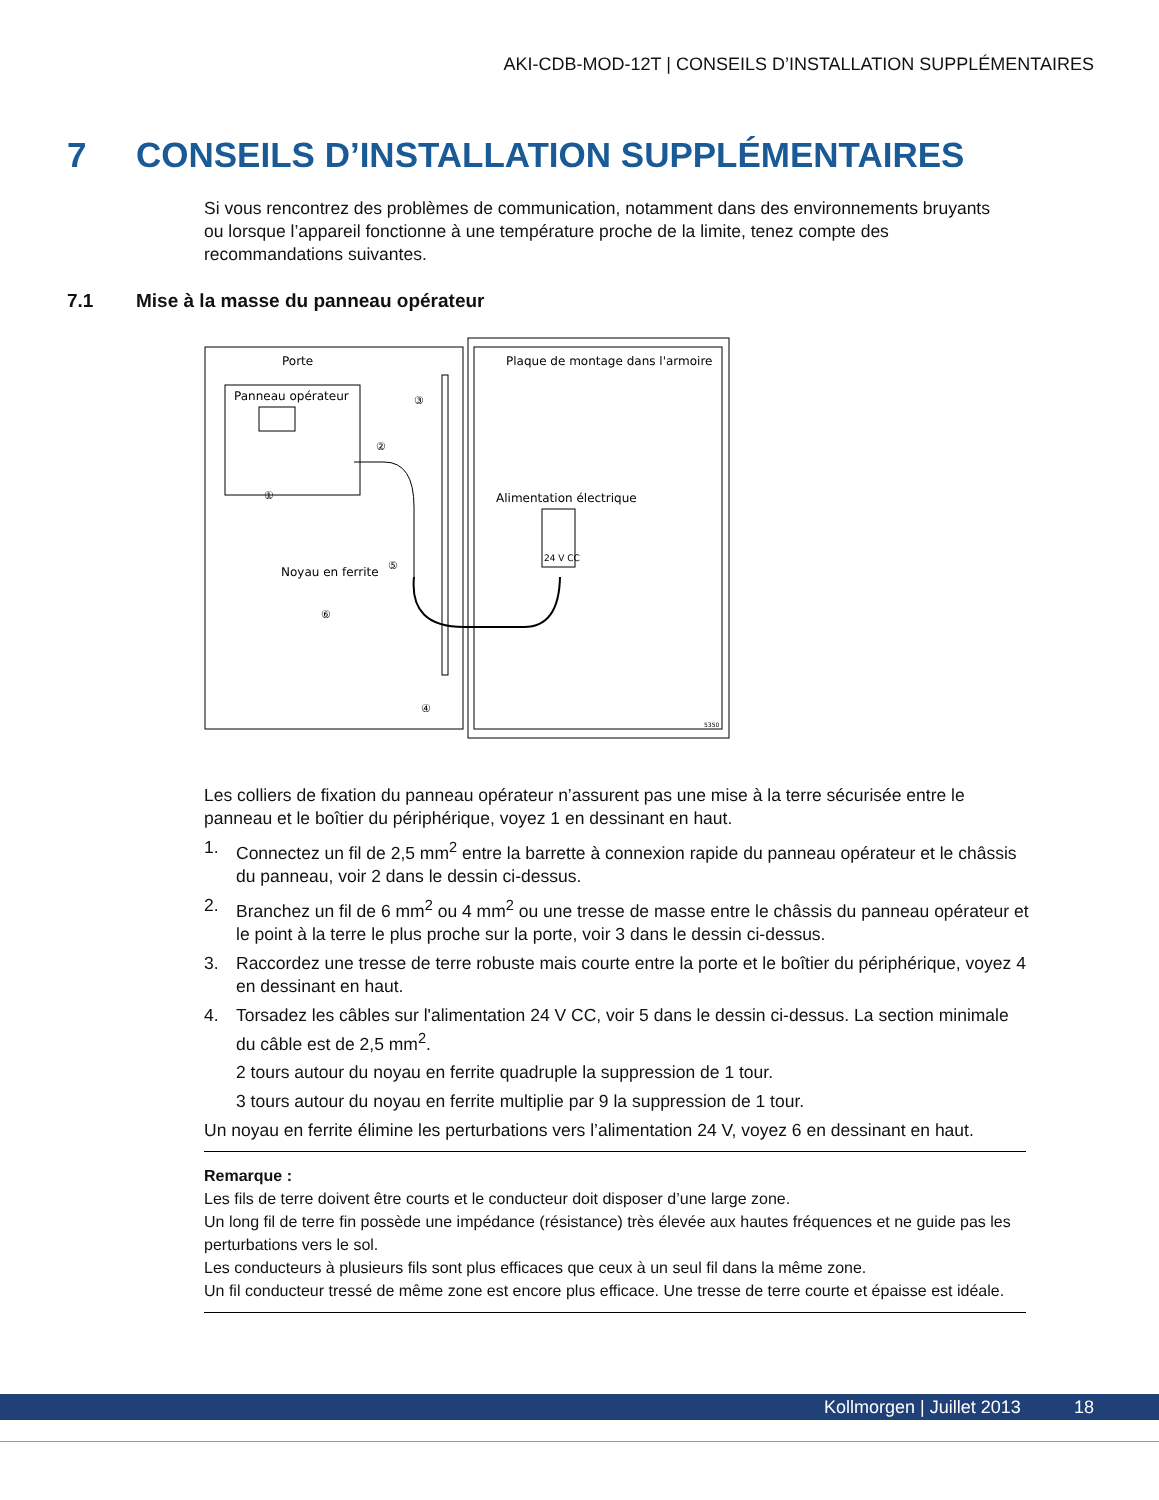AKI-CDB-MOD-12T | CONSEILS D’INSTALLATION SUPPLÉMENTAIRES
7 CONSEILS D’INSTALLATION SUPPLÉMENTAIRES
Si vous rencontrez des problèmes de communication, notamment dans des environnements bruyants ou lorsque l’appareil fonctionne à une température proche de la limite, tenez compte des recommandations suivantes.
7.1 Mise à la masse du panneau opérateur
Porte
Plaque de montage dans l'armoire
Panneau opérateur
Alimentation électrique
24 V CC
Noyau en ferrite
①
②
③
④
⑤
⑥
5350
Les colliers de fixation du panneau opérateur n’assurent pas une mise à la terre sécurisée entre le panneau et le boîtier du périphérique, voyez 1 en dessinant en haut.
1. Connectez un fil de 2,5 mm<sup>2</sup> entre la barrette à connexion rapide du panneau opérateur et le châssis du panneau, voir 2 dans le dessin ci-dessus.
2. Branchez un fil de 6 mm<sup>2</sup> ou 4 mm<sup>2</sup> ou une tresse de masse entre le châssis du panneau opérateur et le point à la terre le plus proche sur la porte, voir 3 dans le dessin ci-dessus.
3. Raccordez une tresse de terre robuste mais courte entre la porte et le boîtier du périphérique, voyez 4 en dessinant en haut.
4. Torsadez les câbles sur l'alimentation 24 V CC, voir 5 dans le dessin ci-dessus. La section minimale du câble est de 2,5 mm<sup>2</sup>.
2 tours autour du noyau en ferrite quadruple la suppression de 1 tour.
3 tours autour du noyau en ferrite multiplie par 9 la suppression de 1 tour.
Un noyau en ferrite élimine les perturbations vers l’alimentation 24 V, voyez 6 en dessinant en haut.
Remarque :
Les fils de terre doivent être courts et le conducteur doit disposer d’une large zone.
Un long fil de terre fin possède une impédance (résistance) très élevée aux hautes fréquences et ne guide pas les perturbations vers le sol.
Les conducteurs à plusieurs fils sont plus efficaces que ceux à un seul fil dans la même zone.
Un fil conducteur tressé de même zone est encore plus efficace. Une tresse de terre courte et épaisse est idéale.
Kollmorgen | Juillet 2013 18